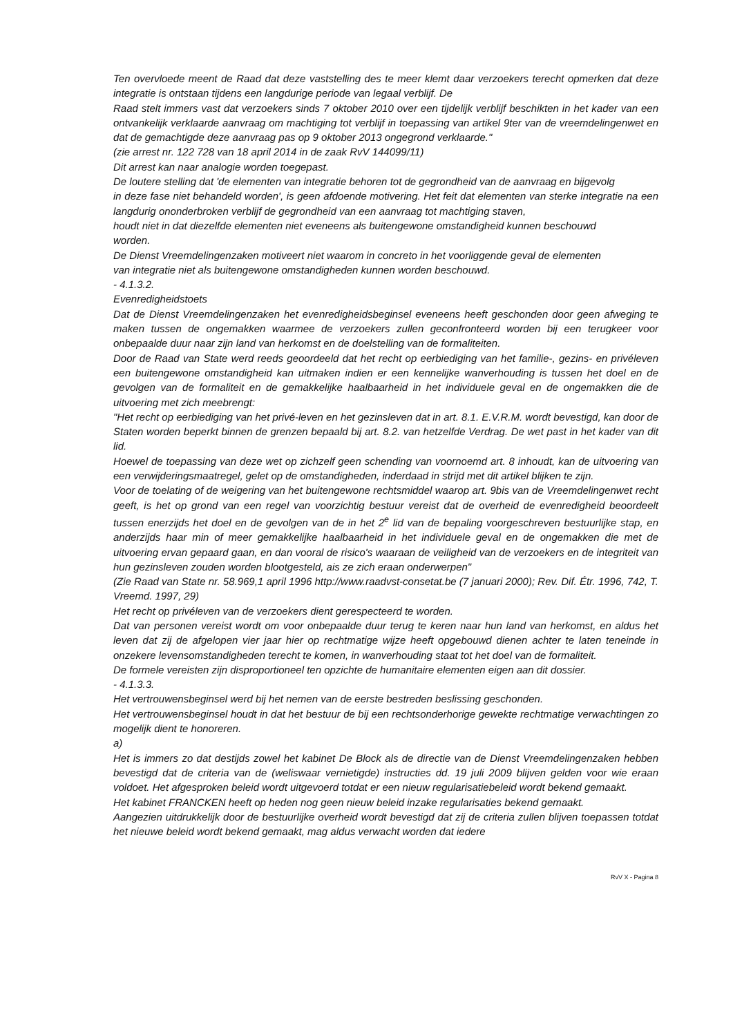Ten overvloede meent de Raad dat deze vaststelling des te meer klemt daar verzoekers terecht opmerken dat deze integratie is ontstaan tijdens een langdurige periode van legaal verblijf. De
Raad stelt immers vast dat verzoekers sinds 7 oktober 2010 over een tijdelijk verblijf beschikten in het kader van een ontvankelijk verklaarde aanvraag om machtiging tot verblijf in toepassing van artikel 9ter van de vreemdelingenwet en dat de gemachtigde deze aanvraag pas op 9 oktober 2013 ongegrond verklaarde."
(zie arrest nr. 122 728 van 18 april 2014 in de zaak RvV 144099/11)
Dit arrest kan naar analogie worden toegepast.
De loutere stelling dat 'de elementen van integratie behoren tot de gegrondheid van de aanvraag en bijgevolg
in deze fase niet behandeld worden', is geen afdoende motivering. Het feit dat elementen van sterke integratie na een langdurig ononderbroken verblijf de gegrondheid van een aanvraag tot machtiging staven,
houdt niet in dat diezelfde elementen niet eveneens als buitengewone omstandigheid kunnen beschouwd
worden.
De Dienst Vreemdelingenzaken motiveert niet waarom in concreto in het voorliggende geval de elementen
van integratie niet als buitengewone omstandigheden kunnen worden beschouwd.
- 4.1.3.2.
Evenredigheidstoets
Dat de Dienst Vreemdelingenzaken het evenredigheidsbeginsel eveneens heeft geschonden door geen afweging te maken tussen de ongemakken waarmee de verzoekers zullen geconfronteerd worden bij een terugkeer voor onbepaalde duur naar zijn land van herkomst en de doelstelling van de formaliteiten.
Door de Raad van State werd reeds geoordeeld dat het recht op eerbiediging van het familie-, gezins- en privéleven een buitengewone omstandigheid kan uitmaken indien er een kennelijke wanverhouding is tussen het doel en de gevolgen van de formaliteit en de gemakkelijke haalbaarheid in het individuele geval en de ongemakken die de uitvoering met zich meebrengt:
"Het recht op eerbiediging van het privé-leven en het gezinsleven dat in art. 8.1. E.V.R.M. wordt bevestigd, kan door de Staten worden beperkt binnen de grenzen bepaald bij art. 8.2. van hetzelfde Verdrag. De wet past in het kader van dit lid.
Hoewel de toepassing van deze wet op zichzelf geen schending van voornoemd art. 8 inhoudt, kan de uitvoering van een verwijderingsmaatregel, gelet op de omstandigheden, inderdaad in strijd met dit artikel blijken te zijn.
Voor de toelating of de weigering van het buitengewone rechtsmiddel waarop art. 9bis van de Vreemdelingenwet recht geeft, is het op grond van een regel van voorzichtig bestuur vereist dat de overheid de evenredigheid beoordeelt tussen enerzijds het doel en de gevolgen van de in het 2<sup>e</sup> lid van de bepaling voorgeschreven bestuurlijke stap, en anderzijds haar min of meer gemakkelijke haalbaarheid in het individuele geval en de ongemakken die met de uitvoering ervan gepaard gaan, en dan vooral de risico's waaraan de veiligheid van de verzoekers en de integriteit van hun gezinsleven zouden worden blootgesteld, ais ze zich eraan onderwerpen"
(Zie Raad van State nr. 58.969,1 april 1996 http://www.raadvst-consetat.be (7 januari 2000); Rev. Dif. Étr. 1996, 742, T. Vreemd. 1997, 29)
Het recht op privéleven van de verzoekers dient gerespecteerd te worden.
Dat van personen vereist wordt om voor onbepaalde duur terug te keren naar hun land van herkomst, en aldus het leven dat zij de afgelopen vier jaar hier op rechtmatige wijze heeft opgebouwd dienen achter te laten teneinde in onzekere levensomstandigheden terecht te komen, in wanverhouding staat tot het doel van de formaliteit.
De formele vereisten zijn disproportioneel ten opzichte de humanitaire elementen eigen aan dit dossier.
- 4.1.3.3.
Het vertrouwensbeginsel werd bij het nemen van de eerste bestreden beslissing geschonden.
Het vertrouwensbeginsel houdt in dat het bestuur de bij een rechtsonderhorige gewekte rechtmatige verwachtingen zo mogelijk dient te honoreren.
a)
Het is immers zo dat destijds zowel het kabinet De Block als de directie van de Dienst Vreemdelingenzaken hebben bevestigd dat de criteria van de (weliswaar vernietigde) instructies dd. 19 juli 2009 blijven gelden voor wie eraan voldoet. Het afgesproken beleid wordt uitgevoerd totdat er een nieuw regularisatiebeleid wordt bekend gemaakt.
Het kabinet FRANCKEN heeft op heden nog geen nieuw beleid inzake regularisaties bekend gemaakt.
Aangezien uitdrukkelijk door de bestuurlijke overheid wordt bevestigd dat zij de criteria zullen blijven toepassen totdat het nieuwe beleid wordt bekend gemaakt, mag aldus verwacht worden dat iedere
RvV X - Pagina 8